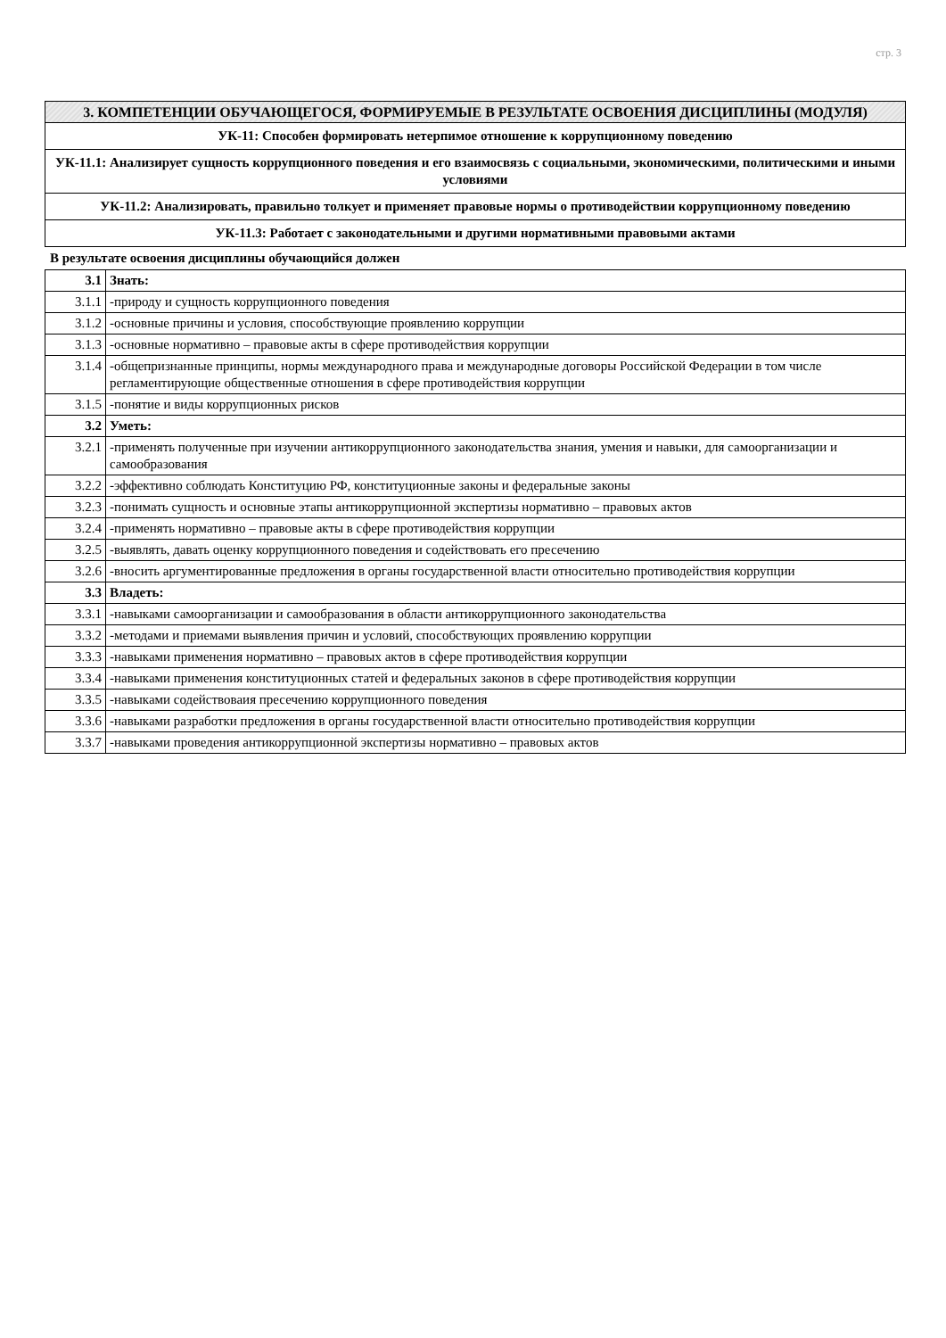стр. 3
| 3. КОМПЕТЕНЦИИ ОБУЧАЮЩЕГОСЯ, ФОРМИРУЕМЫЕ В РЕЗУЛЬТАТЕ ОСВОЕНИЯ ДИСЦИПЛИНЫ (МОДУЛЯ) |
| УК-11: Способен формировать нетерпимое отношение к коррупционному поведению |
| УК-11.1: Анализирует сущность коррупционного поведения и его взаимосвязь с социальными, экономическими, политическими и иными условиями |
| УК-11.2: Анализировать, правильно толкует и применяет правовые нормы о противодействии коррупционному поведению |
| УК-11.3: Работает с законодательными и другими нормативными правовыми актами |
В результате освоения дисциплины обучающийся должен
| 3.1 | Знать: |
| 3.1.1 | -природу и сущность коррупционного поведения |
| 3.1.2 | -основные причины и условия, способствующие проявлению коррупции |
| 3.1.3 | -основные нормативно – правовые акты в сфере противодействия коррупции |
| 3.1.4 | -общепризнанные принципы, нормы международного права и международные договоры Российской Федерации в том числе регламентирующие общественные отношения в сфере противодействия коррупции |
| 3.1.5 | -понятие и виды коррупционных рисков |
| 3.2 | Уметь: |
| 3.2.1 | -применять полученные при изучении антикоррупционного законодательства знания, умения и навыки, для самоорганизации и самообразования |
| 3.2.2 | -эффективно соблюдать Конституцию РФ, конституционные законы и федеральные законы |
| 3.2.3 | -понимать сущность и основные этапы антикоррупционной экспертизы нормативно – правовых актов |
| 3.2.4 | -применять нормативно – правовые акты в сфере противодействия коррупции |
| 3.2.5 | -выявлять, давать оценку коррупционного поведения и содействовать его пресечению |
| 3.2.6 | -вносить аргументированные предложения в органы государственной власти относительно противодействия коррупции |
| 3.3 | Владеть: |
| 3.3.1 | -навыками самоорганизации и самообразования в области антикоррупционного законодательства |
| 3.3.2 | -методами и приемами выявления причин и условий, способствующих проявлению коррупции |
| 3.3.3 | -навыками применения нормативно – правовых актов в сфере противодействия коррупции |
| 3.3.4 | -навыками применения конституционных статей и федеральных законов в сфере противодействия коррупции |
| 3.3.5 | -навыками содействоваия пресечению коррупционного поведения |
| 3.3.6 | -навыками разработки предложения в органы государственной власти относительно противодействия коррупции |
| 3.3.7 | -навыками проведения антикоррупционной экспертизы нормативно – правовых актов |